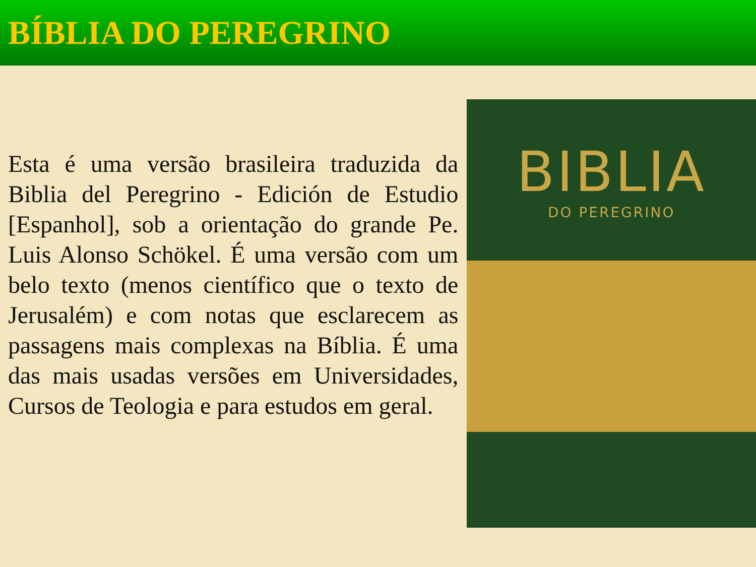BÍBLIA DO PEREGRINO
Esta é uma versão brasileira traduzida da Biblia del Peregrino - Edición de Estudio [Espanhol], sob a orientação do grande Pe. Luis Alonso Schökel. É uma versão com um belo texto (menos científico que o texto de Jerusalém) e com notas que esclarecem as passagens mais complexas na Bíblia. É uma das mais usadas versões em Universidades, Cursos de Teologia e para estudos em geral.
BIBLIA
DO PEREGRINO